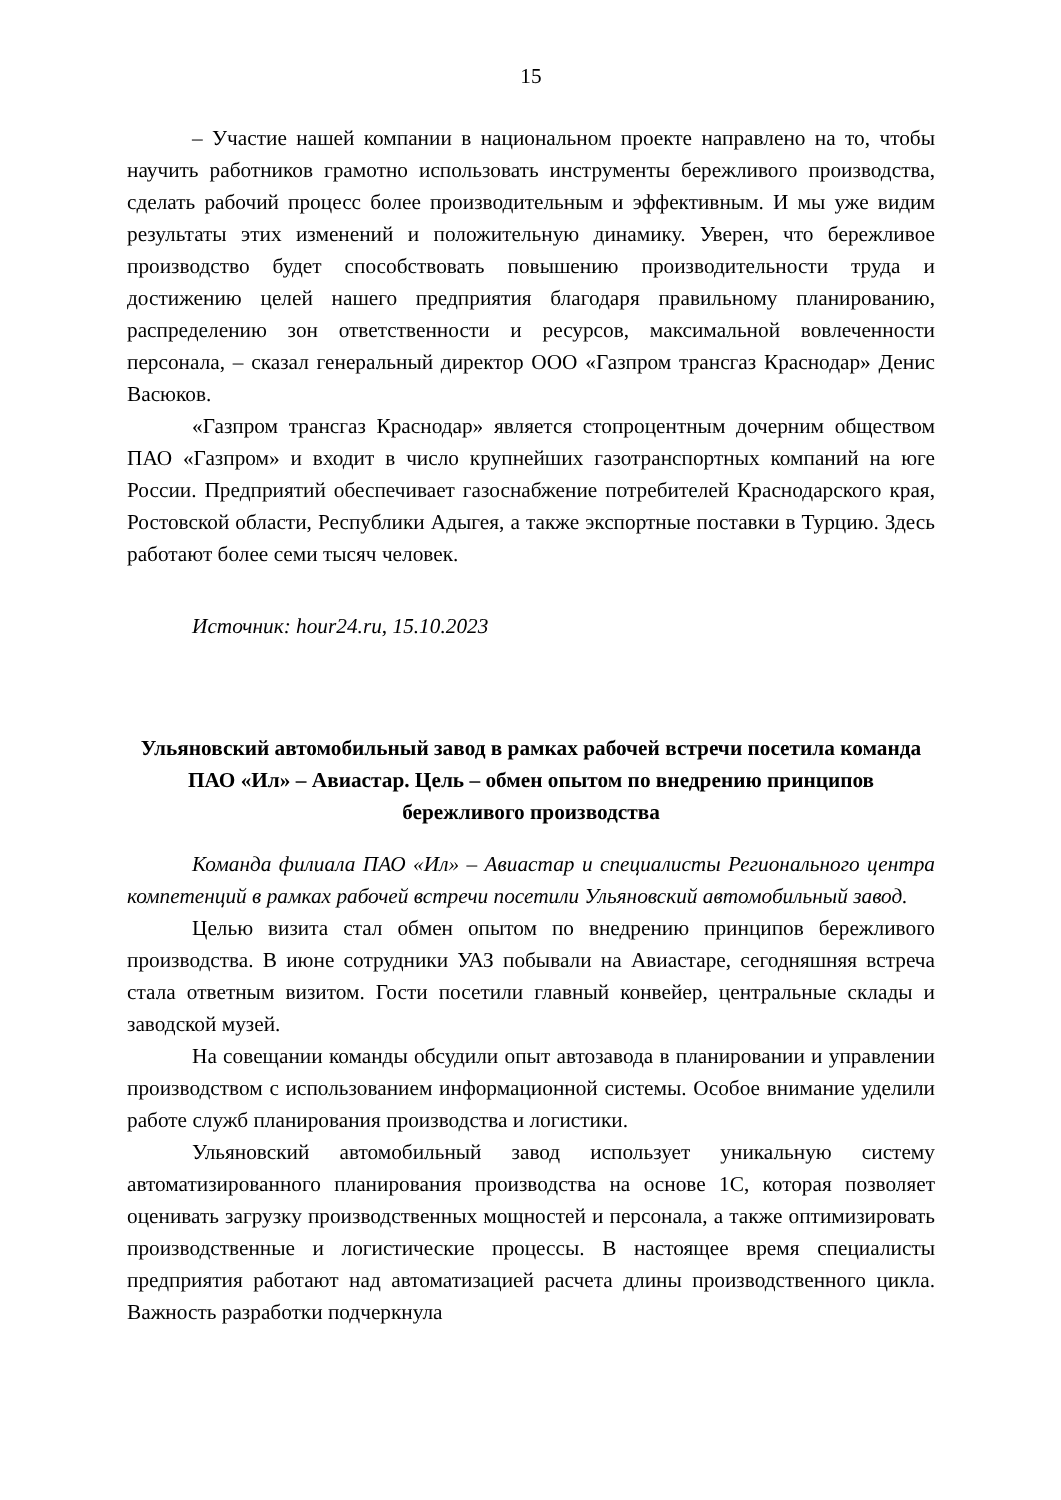15
– Участие нашей компании в национальном проекте направлено на то, чтобы научить работников грамотно использовать инструменты бережливого производства, сделать рабочий процесс более производительным и эффективным. И мы уже видим результаты этих изменений и положительную динамику. Уверен, что бережливое производство будет способствовать повышению производительности труда и достижению целей нашего предприятия благодаря правильному планированию, распределению зон ответственности и ресурсов, максимальной вовлеченности персонала, – сказал генеральный директор ООО «Газпром трансгаз Краснодар» Денис Васюков.
«Газпром трансгаз Краснодар» является стопроцентным дочерним обществом ПАО «Газпром» и входит в число крупнейших газотранспортных компаний на юге России. Предприятий обеспечивает газоснабжение потребителей Краснодарского края, Ростовской области, Республики Адыгея, а также экспортные поставки в Турцию. Здесь работают более семи тысяч человек.
Источник: hour24.ru, 15.10.2023
Ульяновский автомобильный завод в рамках рабочей встречи посетила команда ПАО «Ил» – Авиастар. Цель – обмен опытом по внедрению принципов бережливого производства
Команда филиала ПАО «Ил» – Авиастар и специалисты Регионального центра компетенций в рамках рабочей встречи посетили Ульяновский автомобильный завод.
Целью визита стал обмен опытом по внедрению принципов бережливого производства. В июне сотрудники УАЗ побывали на Авиастаре, сегодняшняя встреча стала ответным визитом. Гости посетили главный конвейер, центральные склады и заводской музей.
На совещании команды обсудили опыт автозавода в планировании и управлении производством с использованием информационной системы. Особое внимание уделили работе служб планирования производства и логистики.
Ульяновский автомобильный завод использует уникальную систему автоматизированного планирования производства на основе 1С, которая позволяет оценивать загрузку производственных мощностей и персонала, а также оптимизировать производственные и логистические процессы. В настоящее время специалисты предприятия работают над автоматизацией расчета длины производственного цикла. Важность разработки подчеркнула